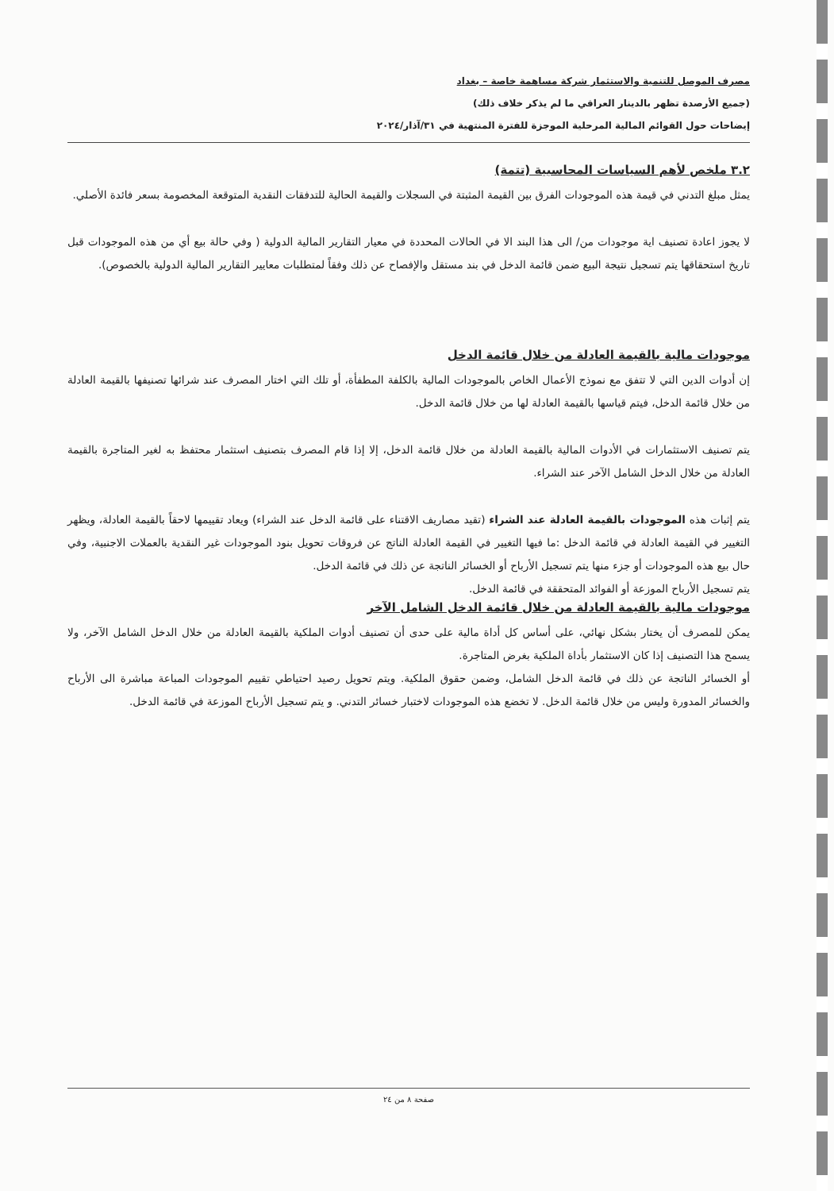مصرف الموصل للتنمية والاستثمار شركة مساهمة خاصة – بغداد
(جميع الأرصدة تظهر بالدينار العراقي ما لم يذكر خلاف ذلك)
إيضاحات حول القوائم المالية المرحلية الموجزة للفترة المنتهية في ٣١/آذار/٢٠٢٤
٣.٢ ملخص لأهم السياسات المحاسبية (تتمة)
يمثل مبلغ التدني في قيمة هذه الموجودات الفرق بين القيمة المثبتة في السجلات والقيمة الحالية للتدفقات النقدية المتوقعة المخصومة بسعر فائدة الأصلي.
لا يجوز اعادة تصنيف اية موجودات من/ الى هذا البند الا في الحالات المحددة في معيار التقارير المالية الدولية ( وفي حالة بيع أي من هذه الموجودات قبل تاريخ استحقاقها يتم تسجيل نتيجة البيع ضمن قائمة الدخل في بند مستقل والإفصاح عن ذلك وفقاً لمتطلبات معايير التقارير المالية الدولية بالخصوص).
موجودات مالية بالقيمة العادلة من خلال قائمة الدخل
إن أدوات الدين التي لا تتفق مع نموذج الأعمال الخاص بالموجودات المالية بالكلفة المطفأة، أو تلك التي اختار المصرف عند شرائها تصنيفها بالقيمة العادلة من خلال قائمة الدخل، فيتم قياسها بالقيمة العادلة لها من خلال قائمة الدخل.
يتم تصنيف الاستثمارات في الأدوات المالية بالقيمة العادلة من خلال قائمة الدخل، إلا إذا قام المصرف بتصنيف استثمار محتفظ به لغير المتاجرة بالقيمة العادلة من خلال الدخل الشامل الآخر عند الشراء.
يتم إثبات هذه الموجودات بالقيمة العادلة عند الشراء (تقيد مصاريف الاقتناء على قائمة الدخل عند الشراء) ويعاد تقييمها لاحقاً بالقيمة العادلة، ويظهر التغيير في القيمة العادلة في قائمة الدخل :ما فيها التغيير في القيمة العادلة الناتج عن فروقات تحويل بنود الموجودات غير النقدية بالعملات الاجنبية، وفي حال بيع هذه الموجودات أو جزء منها يتم تسجيل الأرباح أو الخسائر الناتجة عن ذلك في قائمة الدخل.
يتم تسجيل الأرباح الموزعة أو الفوائد المتحققة في قائمة الدخل.
موجودات مالية بالقيمة العادلة من خلال قائمة الدخل الشامل الآخر
يمكن للمصرف أن يختار بشكل نهائي، على أساس كل أداة مالية على حدى أن تصنيف أدوات الملكية بالقيمة العادلة من خلال الدخل الشامل الآخر، ولا يسمح هذا التصنيف إذا كان الاستثمار بأداة الملكية بغرض المتاجرة.
أو الخسائر الناتجة عن ذلك في قائمة الدخل الشامل، وضمن حقوق الملكية. ويتم تحويل رصيد احتياطي تقييم الموجودات المباعة مباشرة الى الأرباح والخسائر المدورة وليس من خلال قائمة الدخل. لا تخضع هذه الموجودات لاختبار خسائر التدني. و يتم تسجيل الأرباح الموزعة في قائمة الدخل.
صفحة ٨ من ٢٤